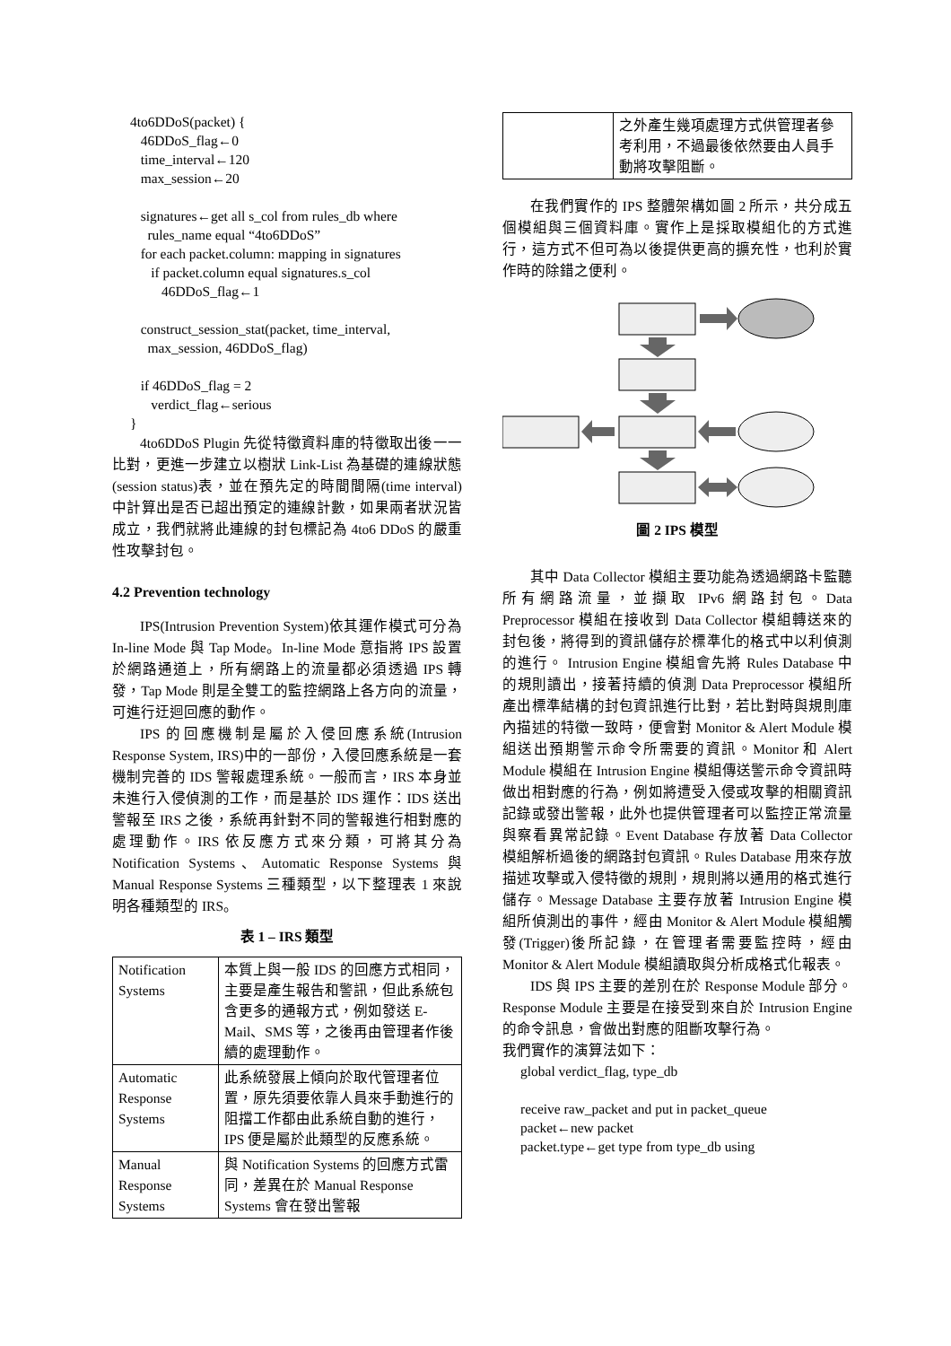4to6DDoS(packet) {
46DDoS_flag←0
time_interval←120
max_session←20
signatures←get all s_col from rules_db where
rules_name equal “4to6DDoS”
for each packet.column: mapping in signatures
if packet.column equal signatures.s_col
46DDoS_flag←1
construct_session_stat(packet, time_interval,
max_session, 46DDoS_flag)
if 46DDoS_flag = 2
verdict_flag←serious
}
4to6DDoS Plugin 先從特徵資料庫的特徵取出後一一比對，更進一步建立以樹狀 Link-List 為基礎的連線狀態(session status)表，並在預先定的時間間隔(time interval)中計算出是否已超出預定的連線計數，如果兩者狀況皆成立，我們就將此連線的封包標記為 4to6 DDoS 的嚴重性攻擊封包。
4.2 Prevention technology
IPS(Intrusion Prevention System)依其運作模式可分為 In-line Mode 與 Tap Mode。In-line Mode 意指將 IPS 設置於網路通道上，所有網路上的流量都必須透過 IPS 轉發，Tap Mode 則是全雙工的監控網路上各方向的流量，可進行迂迴回應的動作。
IPS 的回應機制是屬於入侵回應系統(Intrusion Response System, IRS)中的一部份，入侵回應系統是一套機制完善的 IDS 警報處理系統。一般而言，IRS 本身並未進行入侵偵測的工作，而是基於 IDS 運作：IDS 送出警報至 IRS 之後，系統再針對不同的警報進行相對應的處理動作。IRS 依反應方式來分類，可將其分為 Notification Systems、Automatic Response Systems 與 Manual Response Systems 三種類型，以下整理表 1 來說明各種類型的 IRS。
表 1 – IRS 類型
| Notification Systems | 本質上與一般 IDS 的回應方式相同，主要是產生報告和警訊，但此系統包含更多的通報方式，例如發送 E-Mail、SMS 等，之後再由管理者作後續的處理動作。 |
| Automatic Response Systems | 此系統發展上傾向於取代管理者位置，原先須要依靠人員來手動進行的阻擋工作都由此系統自動的進行，IPS 便是屬於此類型的反應系統。 |
| Manual Response Systems | 與 Notification Systems 的回應方式雷同，差異在於 Manual Response Systems 會在發出警報 |
| | 之外產生幾項處理方式供管理者參考利用，不過最後依然要由人員手動將攻擊阻斷。 |
在我們實作的 IPS 整體架構如圖 2 所示，共分成五個模組與三個資料庫。實作上是採取模組化的方式進行，這方式不但可為以後提供更高的擴充性，也利於實作時的除錯之便利。
圖 2 IPS 模型
其中 Data Collector 模組主要功能為透過網路卡監聽所有網路流量，並擷取 IPv6 網路封包。Data Preprocessor 模組在接收到 Data Collector 模組轉送來的封包後，將得到的資訊儲存於標準化的格式中以利偵測的進行。 Intrusion Engine 模組會先將 Rules Database 中的規則讀出，接著持續的偵測 Data Preprocessor 模組所產出標準結構的封包資訊進行比對，若比對時與規則庫內描述的特徵一致時，便會對 Monitor & Alert Module 模組送出預期警示命令所需要的資訊。Monitor 和 Alert Module 模組在 Intrusion Engine 模組傳送警示命令資訊時做出相對應的行為，例如將遭受入侵或攻擊的相關資訊記錄或發出警報，此外也提供管理者可以監控正常流量與察看異常記錄。Event Database 存放著 Data Collector 模組解析過後的網路封包資訊。Rules Database 用來存放描述攻擊或入侵特徵的規則，規則將以通用的格式進行儲存。Message Database 主要存放著 Intrusion Engine 模組所偵測出的事件，經由 Monitor & Alert Module 模組觸發(Trigger)後所記錄，在管理者需要監控時，經由 Monitor & Alert Module 模組讀取與分析成格式化報表。
IDS 與 IPS 主要的差別在於 Response Module 部分。Response Module 主要是在接受到來自於 Intrusion Engine 的命令訊息，會做出對應的阻斷攻擊行為。
我們實作的演算法如下：
global verdict_flag, type_db
receive raw_packet and put in packet_queue
packet←new packet
packet.type←get type from type_db using